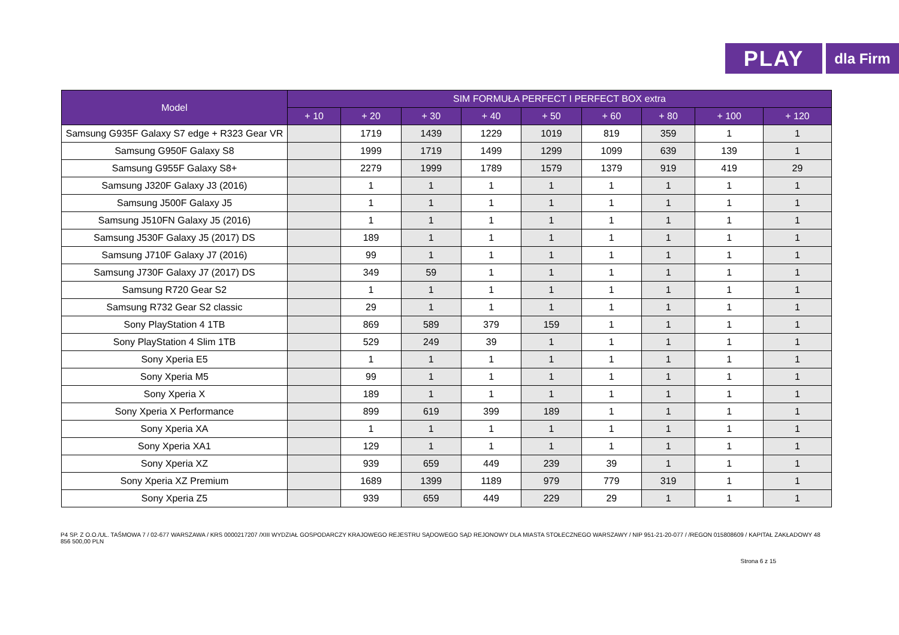PLAY
dla Firm
| Model | SIM FORMUŁA PERFECT I PERFECT BOX extra | | | | | | | | |
| --- | --- | --- | --- | --- | --- | --- | --- | --- | --- |
| | + 10 | + 20 | + 30 | + 40 | + 50 | + 60 | + 80 | + 100 | + 120 |
| Samsung G935F Galaxy S7 edge + R323 Gear VR | | 1719 | 1439 | 1229 | 1019 | 819 | 359 | 1 | 1 |
| Samsung G950F Galaxy S8 | | 1999 | 1719 | 1499 | 1299 | 1099 | 639 | 139 | 1 |
| Samsung G955F Galaxy S8+ | | 2279 | 1999 | 1789 | 1579 | 1379 | 919 | 419 | 29 |
| Samsung J320F Galaxy J3 (2016) | | 1 | 1 | 1 | 1 | 1 | 1 | 1 | 1 |
| Samsung J500F Galaxy J5 | | 1 | 1 | 1 | 1 | 1 | 1 | 1 | 1 |
| Samsung J510FN Galaxy J5 (2016) | | 1 | 1 | 1 | 1 | 1 | 1 | 1 | 1 |
| Samsung J530F Galaxy J5 (2017) DS | | 189 | 1 | 1 | 1 | 1 | 1 | 1 | 1 |
| Samsung J710F Galaxy J7 (2016) | | 99 | 1 | 1 | 1 | 1 | 1 | 1 | 1 |
| Samsung J730F Galaxy J7 (2017) DS | | 349 | 59 | 1 | 1 | 1 | 1 | 1 | 1 |
| Samsung R720 Gear S2 | | 1 | 1 | 1 | 1 | 1 | 1 | 1 | 1 |
| Samsung R732 Gear S2 classic | | 29 | 1 | 1 | 1 | 1 | 1 | 1 | 1 |
| Sony PlayStation 4 1TB | | 869 | 589 | 379 | 159 | 1 | 1 | 1 | 1 |
| Sony PlayStation 4 Slim 1TB | | 529 | 249 | 39 | 1 | 1 | 1 | 1 | 1 |
| Sony Xperia E5 | | 1 | 1 | 1 | 1 | 1 | 1 | 1 | 1 |
| Sony Xperia M5 | | 99 | 1 | 1 | 1 | 1 | 1 | 1 | 1 |
| Sony Xperia X | | 189 | 1 | 1 | 1 | 1 | 1 | 1 | 1 |
| Sony Xperia X Performance | | 899 | 619 | 399 | 189 | 1 | 1 | 1 | 1 |
| Sony Xperia XA | | 1 | 1 | 1 | 1 | 1 | 1 | 1 | 1 |
| Sony Xperia XA1 | | 129 | 1 | 1 | 1 | 1 | 1 | 1 | 1 |
| Sony Xperia XZ | | 939 | 659 | 449 | 239 | 39 | 1 | 1 | 1 |
| Sony Xperia XZ Premium | | 1689 | 1399 | 1189 | 979 | 779 | 319 | 1 | 1 |
| Sony Xperia Z5 | | 939 | 659 | 449 | 229 | 29 | 1 | 1 | 1 |
P4 SP. Z O.O./UL. TAŚMOWA 7 / 02-677 WARSZAWA / KRS 0000217207 /XIII WYDZIAŁ GOSPODARCZY KRAJOWEGO REJESTRU SĄDOWEGO SĄD REJONOWY DLA MIASTA STOŁECZNEGO WARSZAWY / NIP 951-21-20-077 / /REGON 015808609 / KAPITAŁ ZAKŁADOWY 48 856 500,00 PLN
Strona 6 z 15